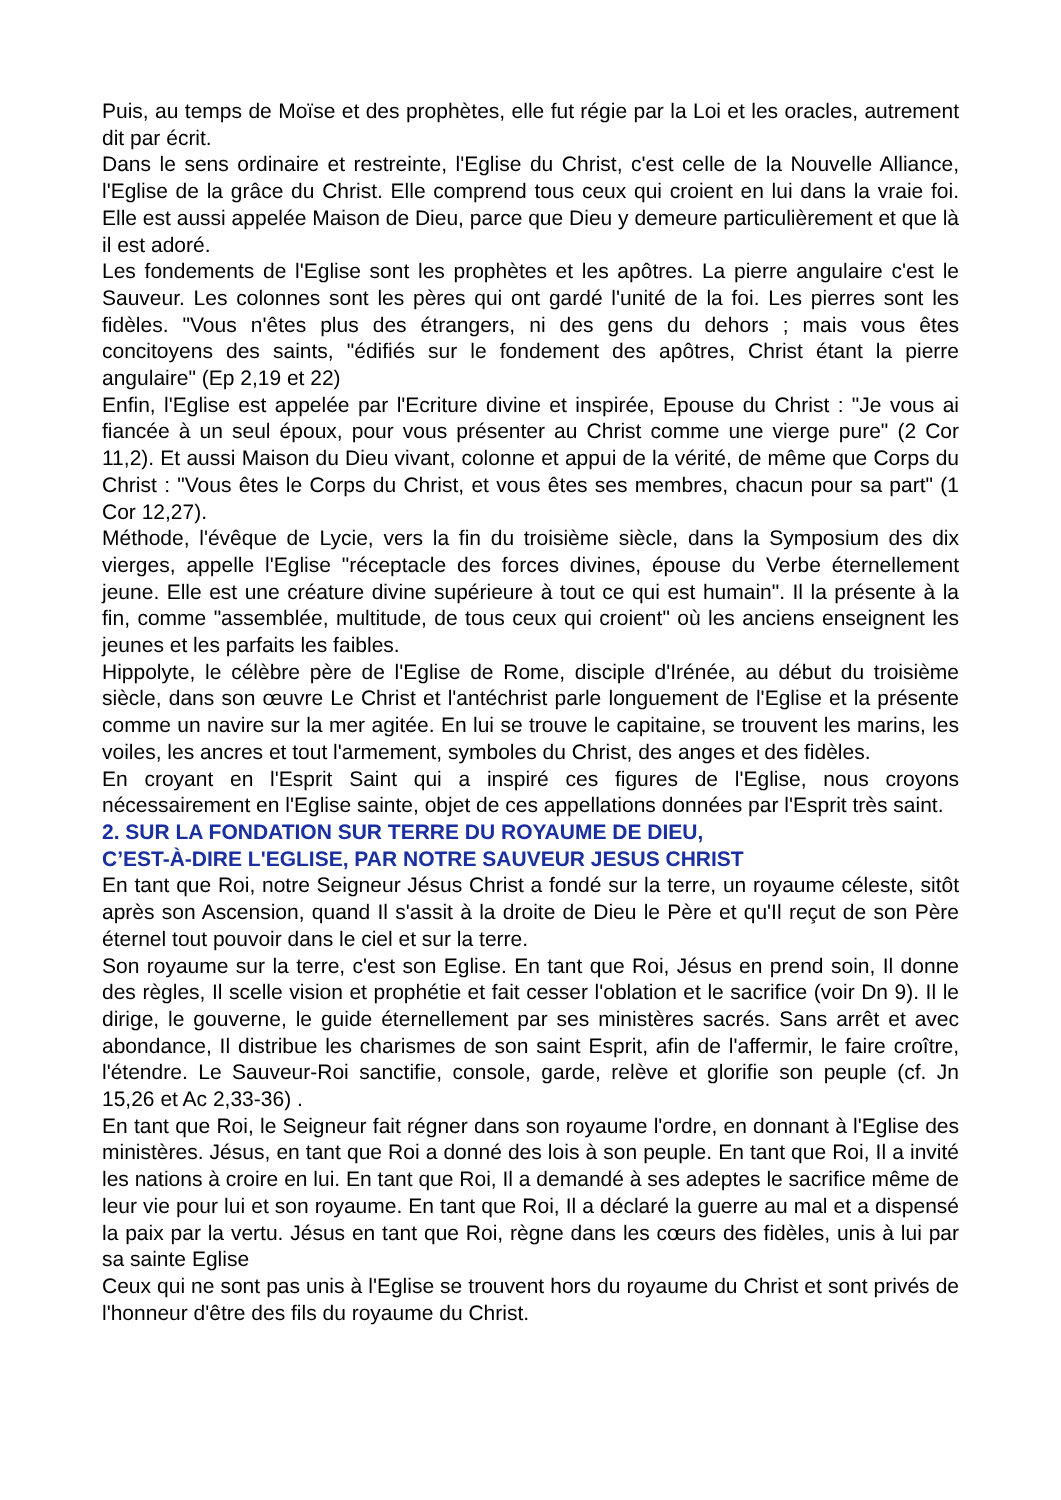Puis, au temps de Moïse et des prophètes, elle fut régie par la Loi et les oracles, autrement dit par écrit.
Dans le sens ordinaire et restreinte, l'Eglise du Christ, c'est celle de la Nouvelle Alliance, l'Eglise de la grâce du Christ. Elle comprend tous ceux qui croient en lui dans la vraie foi. Elle est aussi appelée Maison de Dieu, parce que Dieu y demeure particulièrement et que là il est adoré.
Les fondements de l'Eglise sont les prophètes et les apôtres. La pierre angulaire c'est le Sauveur. Les colonnes sont les pères qui ont gardé l'unité de la foi. Les pierres sont les fidèles. "Vous n'êtes plus des étrangers, ni des gens du dehors ; mais vous êtes concitoyens des saints, "édifiés sur le fondement des apôtres, Christ étant la pierre angulaire" (Ep 2,19 et 22)
Enfin, l'Eglise est appelée par l'Ecriture divine et inspirée, Epouse du Christ : "Je vous ai fiancée à un seul époux, pour vous présenter au Christ comme une vierge pure" (2 Cor 11,2). Et aussi Maison du Dieu vivant, colonne et appui de la vérité, de même que Corps du Christ : "Vous êtes le Corps du Christ, et vous êtes ses membres, chacun pour sa part" (1 Cor 12,27).
Méthode, l'évêque de Lycie, vers la fin du troisième siècle, dans la Symposium des dix vierges, appelle l'Eglise "réceptacle des forces divines, épouse du Verbe éternellement jeune. Elle est une créature divine supérieure à tout ce qui est humain". Il la présente à la fin, comme "assemblée, multitude, de tous ceux qui croient" où les anciens enseignent les jeunes et les parfaits les faibles.
Hippolyte, le célèbre père de l'Eglise de Rome, disciple d'Irénée, au début du troisième siècle, dans son œuvre Le Christ et l'antéchrist parle longuement de l'Eglise et la présente comme un navire sur la mer agitée. En lui se trouve le capitaine, se trouvent les marins, les voiles, les ancres et tout l'armement, symboles du Christ, des anges et des fidèles.
En croyant en l'Esprit Saint qui a inspiré ces figures de l'Eglise, nous croyons nécessairement en l'Eglise sainte, objet de ces appellations données par l'Esprit très saint.
2. SUR LA FONDATION SUR TERRE DU ROYAUME DE DIEU,
C’EST-À-DIRE L'EGLISE, PAR NOTRE SAUVEUR JESUS CHRIST
En tant que Roi, notre Seigneur Jésus Christ a fondé sur la terre, un royaume céleste, sitôt après son Ascension, quand Il s'assit à la droite de Dieu le Père et qu'Il reçut de son Père éternel tout pouvoir dans le ciel et sur la terre.
Son royaume sur la terre, c'est son Eglise. En tant que Roi, Jésus en prend soin, Il donne des règles, Il scelle vision et prophétie et fait cesser l'oblation et le sacrifice (voir Dn 9). Il le dirige, le gouverne, le guide éternellement par ses ministères sacrés. Sans arrêt et avec abondance, Il distribue les charismes de son saint Esprit, afin de l'affermir, le faire croître, l'étendre. Le Sauveur-Roi sanctifie, console, garde, relève et glorifie son peuple (cf. Jn 15,26 et Ac 2,33-36) .
En tant que Roi, le Seigneur fait régner dans son royaume l'ordre, en donnant à l'Eglise des ministères. Jésus, en tant que Roi a donné des lois à son peuple. En tant que Roi, Il a invité les nations à croire en lui. En tant que Roi, Il a demandé à ses adeptes le sacrifice même de leur vie pour lui et son royaume. En tant que Roi, Il a déclaré la guerre au mal et a dispensé la paix par la vertu. Jésus en tant que Roi, règne dans les cœurs des fidèles, unis à lui par sa sainte Eglise
Ceux qui ne sont pas unis à l'Eglise se trouvent hors du royaume du Christ et sont privés de l'honneur d'être des fils du royaume du Christ.